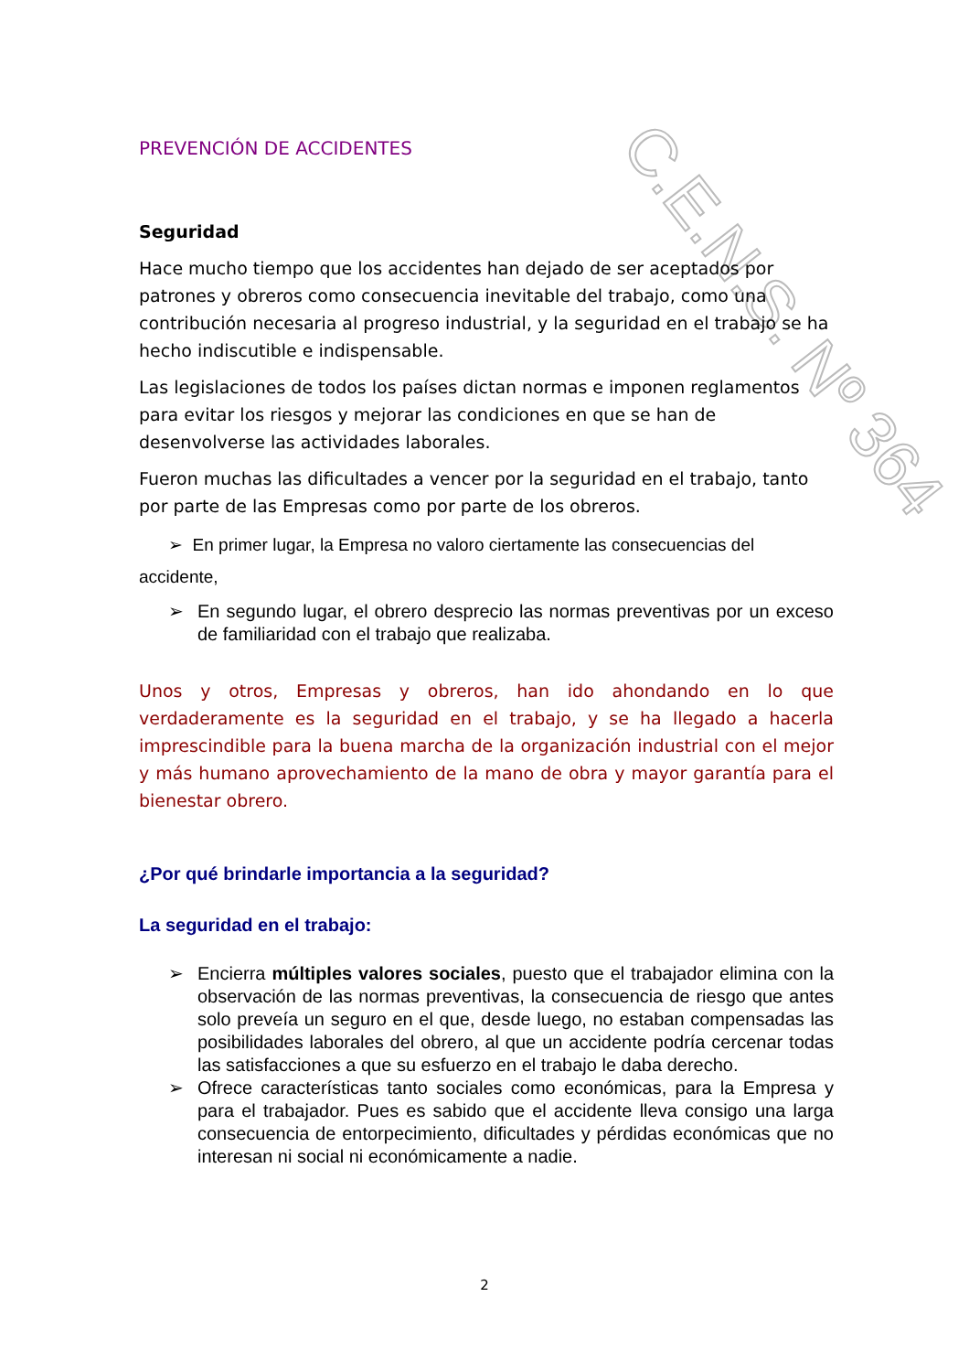C.E.N.S. Nº 364
PREVENCIÓN DE ACCIDENTES
Seguridad
Hace mucho tiempo que los accidentes han dejado de ser aceptados por patrones y obreros como consecuencia inevitable del trabajo, como una contribución necesaria al progreso industrial, y la seguridad en el trabajo se ha hecho indiscutible e indispensable.
Las legislaciones de todos los países dictan normas e imponen reglamentos para evitar los riesgos y mejorar las condiciones en que se han de desenvolverse las actividades laborales.
Fueron muchas las dificultades a vencer por la seguridad en el trabajo, tanto por parte de las Empresas como por parte de los obreros.
➢ En primer lugar, la Empresa no valoro ciertamente las consecuencias del
accidente,
➢ En segundo lugar, el obrero desprecio las normas preventivas por un exceso de familiaridad con el trabajo que realizaba.
Unos y otros, Empresas y obreros, han ido ahondando en lo que verdaderamente es la seguridad en el trabajo, y se ha llegado a hacerla imprescindible para la buena marcha de la organización industrial con el mejor y más humano aprovechamiento de la mano de obra y mayor garantía para el bienestar obrero.
¿Por qué brindarle importancia a la seguridad?
La seguridad en el trabajo:
➢ Encierra múltiples valores sociales, puesto que el trabajador elimina con la observación de las normas preventivas, la consecuencia de riesgo que antes solo preveía un seguro en el que, desde luego, no estaban compensadas las posibilidades laborales del obrero, al que un accidente podría cercenar todas las satisfacciones a que su esfuerzo en el trabajo le daba derecho.
➢ Ofrece características tanto sociales como económicas, para la Empresa y para el trabajador. Pues es sabido que el accidente lleva consigo una larga consecuencia de entorpecimiento, dificultades y pérdidas económicas que no interesan ni social ni económicamente a nadie.
2